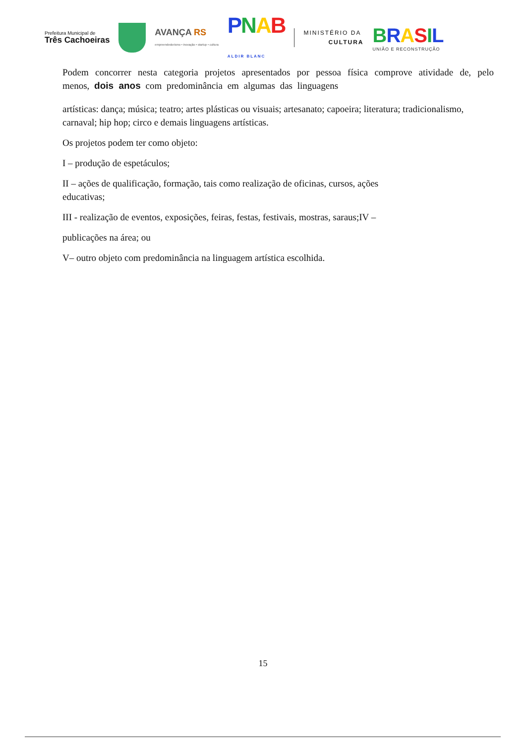Prefeitura Municipal de
Três Cachoeiras
AVANÇA RS
empreendedorismo • inovação • startup • cultura
PNAB
ALDIR BLANC
MINISTÉRIO DA
CULTURA
BRASIL
UNIÃO E RECONSTRUÇÃO
Podem concorrer nesta categoria projetos apresentados por pessoa física comprove atividade de, pelo menos, dois anos com predominância em algumas das linguagens
artísticas: dança; música; teatro; artes plásticas ou visuais; artesanato; capoeira; literatura; tradicionalismo, carnaval; hip hop; circo e demais linguagens artísticas.
Os projetos podem ter como objeto:
I – produção de espetáculos;
II – ações de qualificação, formação, tais como realização de oficinas, cursos, ações
educativas;
III - realização de eventos, exposições, feiras, festas, festivais, mostras, saraus;IV –
publicações na área; ou
V– outro objeto com predominância na linguagem artística escolhida.
15